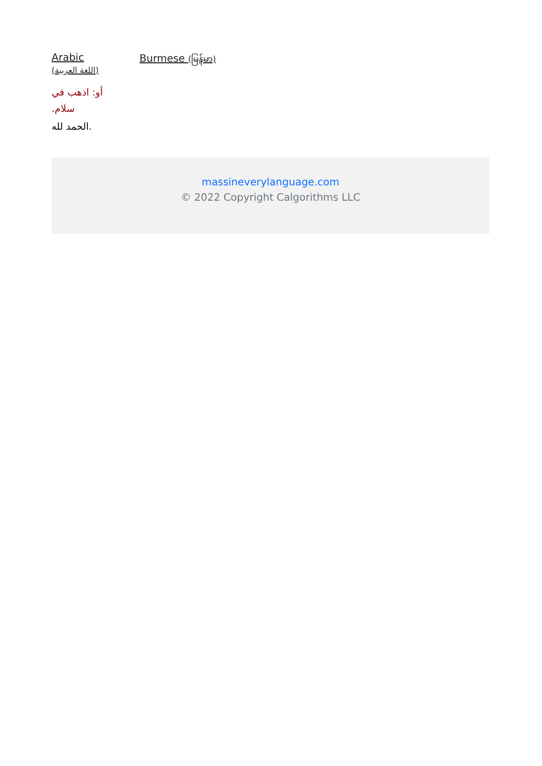Arabic
(اللغة العربية)
أو: اذهب في سلام.
الحمد لله.
Burmese (မြန်မာ)
massineverylanguage.com
© 2022 Copyright Calgorithms LLC